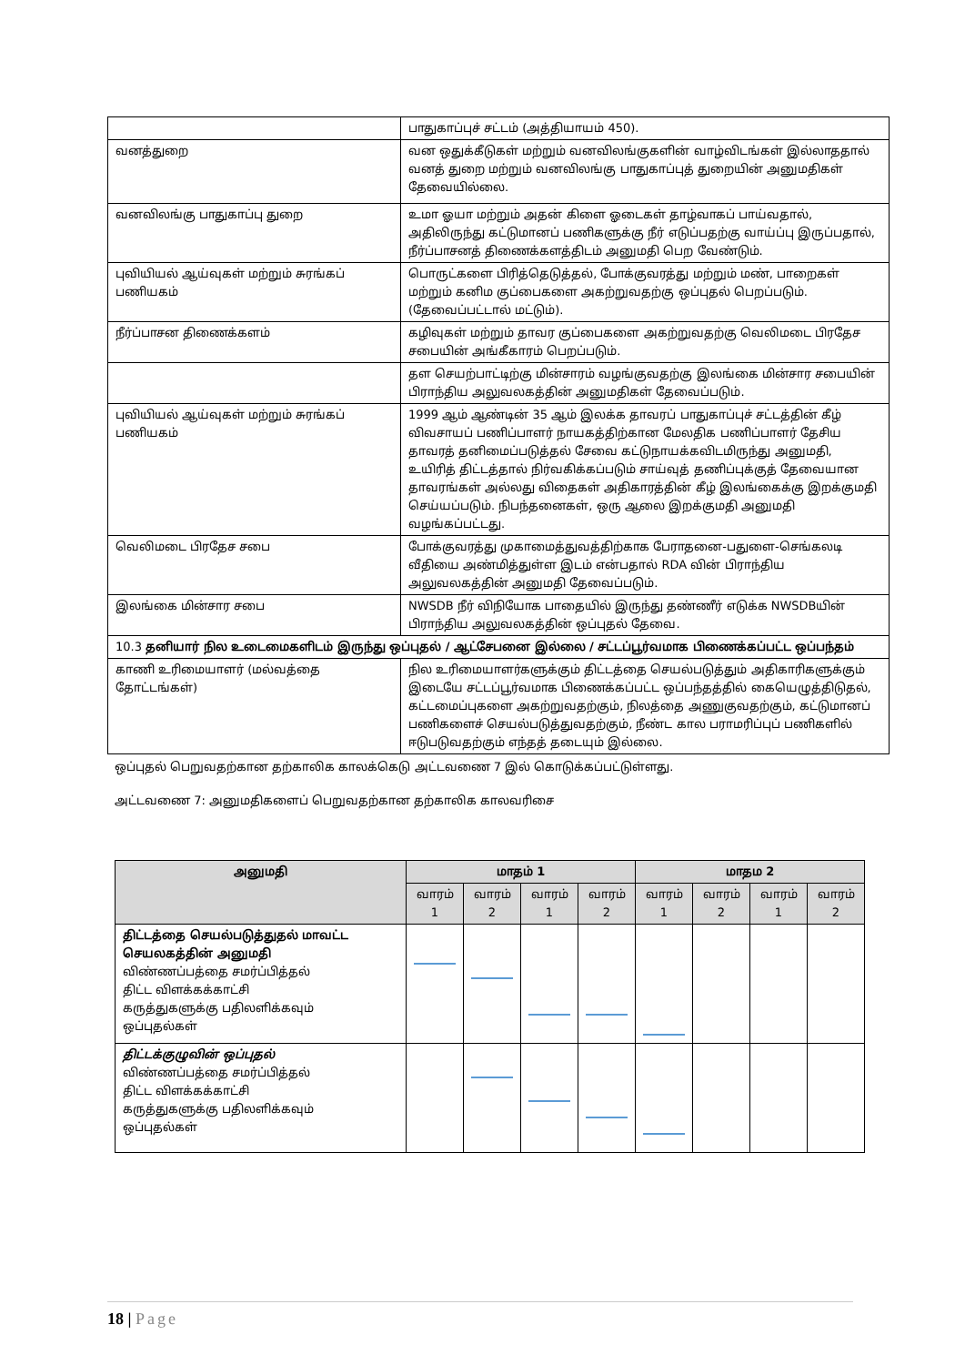| | பாதுகாப்புச் சட்டம் (அத்தியாயம் 450). |
| வனத்துறை | வன ஒதுக்கீடுகள் மற்றும் வனவிலங்குகளின் வாழ்விடங்கள் இல்லாததால் வனத் துறை மற்றும் வனவிலங்கு பாதுகாப்புத் துறையின் அனுமதிகள் தேவையில்லை. |
| வனவிலங்கு பாதுகாப்பு துறை | உமா ஓயா மற்றும் அதன் கிளை ஓடைகள் தாழ்வாகப் பாய்வதால், அதிலிருந்து கட்டுமானப் பணிகளுக்கு நீர் எடுப்பதற்கு வாய்ப்பு இருப்பதால், நீர்ப்பாசனத் திணைக்களத்திடம் அனுமதி பெற வேண்டும். |
| புவியியல் ஆய்வுகள் மற்றும் சுரங்கப் பணியகம் | பொருட்களை பிரித்தெடுத்தல், போக்குவரத்து மற்றும் மண், பாறைகள் மற்றும் கனிம குப்பைகளை அகற்றுவதற்கு ஒப்புதல் பெறப்படும். (தேவைப்பட்டால் மட்டும்). |
| நீர்ப்பாசன திணைக்களம் | கழிவுகள் மற்றும் தாவர குப்பைகளை அகற்றுவதற்கு வெலிமடை பிரதேச சபையின் அங்கீகாரம் பெறப்படும். |
| | தள செயற்பாட்டிற்கு மின்சாரம் வழங்குவதற்கு இலங்கை மின்சார சபையின் பிராந்திய அலுவலகத்தின் அனுமதிகள் தேவைப்படும். |
| புவியியல் ஆய்வுகள் மற்றும் சுரங்கப் பணியகம் | 1999 ஆம் ஆண்டின் 35 ஆம் இலக்க தாவரப் பாதுகாப்புச் சட்டத்தின் கீழ் விவசாயப் பணிப்பாளர் நாயகத்திற்கான மேலதிக பணிப்பாளர் தேசிய தாவரத் தனிமைப்படுத்தல் சேவை கட்டுநாயக்கவிடமிருந்து அனுமதி, உயிரித் திட்டத்தால் நிர்வகிக்கப்படும் சாய்வுத் தணிப்புக்குத் தேவையான தாவரங்கள் அல்லது விதைகள் அதிகாரத்தின் கீழ் இலங்கைக்கு இறக்குமதி செய்யப்படும். நிபந்தனைகள், ஒரு ஆலை இறக்குமதி அனுமதி வழங்கப்பட்டது. |
| வெலிமடை பிரதேச சபை | போக்குவரத்து முகாமைத்துவத்திற்காக பேராதனை-பதுளை-செங்கலடி வீதியை அண்மித்துள்ள இடம் என்பதால் RDA வின் பிராந்திய அலுவலகத்தின் அனுமதி தேவைப்படும். |
| இலங்கை மின்சார சபை | NWSDB நீர் விநியோக பாதையில் இருந்து தண்ணீர் எடுக்க NWSDBயின் பிராந்திய அலுவலகத்தின் ஒப்புதல் தேவை. |
| 10.3 தனியார் நில உடைமைகளிடம் இருந்து ஒப்புதல் / ஆட்சேபனை இல்லை / சட்டப்பூர்வமாக பிணைக்கப்பட்ட ஒப்பந்தம் | |
| காணி உரிமையாளர் (மல்வத்தை தோட்டங்கள்) | நில உரிமையாளர்களுக்கும் திட்டத்தை செயல்படுத்தும் அதிகாரிகளுக்கும் இடையே சட்டப்பூர்வமாக பிணைக்கப்பட்ட ஒப்பந்தத்தில் கையெழுத்திடுதல், கட்டமைப்புகளை அகற்றுவதற்கும், நிலத்தை அணுகுவதற்கும், கட்டுமானப் பணிகளைச் செயல்படுத்துவதற்கும், நீண்ட கால பராமரிப்புப் பணிகளில் ஈடுபடுவதற்கும் எந்தத் தடையும் இல்லை. |
ஒப்புதல் பெறுவதற்கான தற்காலிக காலக்கெடு அட்டவணை 7 இல் கொடுக்கப்பட்டுள்ளது.
அட்டவணை 7: அனுமதிகளைப் பெறுவதற்கான தற்காலிக காலவரிசை
| அனுமதி | மாதம் 1 | | | | மாதம 2 | | | |
| --- | --- | --- | --- | --- | --- | --- | --- | --- |
| | வாரம் 1 | வாரம் 2 | வாரம் 1 | வாரம் 2 | வாரம் 1 | வாரம் 2 | வாரம் 1 | வாரம் 2 |
| திட்டத்தை செயல்படுத்துதல் மாவட்ட செயலகத்தின் அனுமதி விண்ணப்பத்தை சமர்ப்பித்தல் திட்ட விளக்கக்காட்சி கருத்துகளுக்கு பதிலளிக்கவும் ஒப்புதல்கள் | | | | | | | | |
| திட்டக்குழுவின் ஒப்புதல் விண்ணப்பத்தை சமர்ப்பித்தல் திட்ட விளக்கக்காட்சி கருத்துகளுக்கு பதிலளிக்கவும் ஒப்புதல்கள் | | | | | | | | |
18 | Page